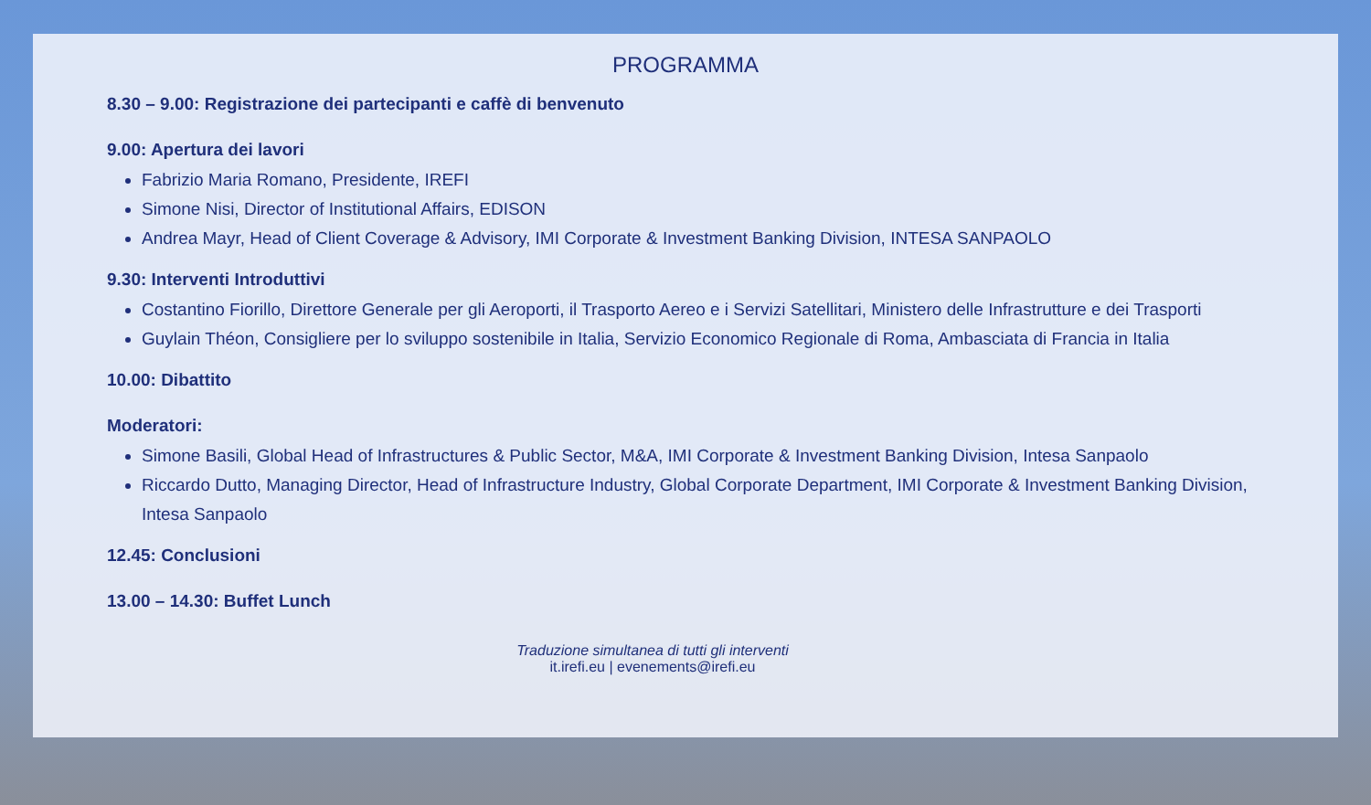PROGRAMMA
8.30 – 9.00: Registrazione dei partecipanti e caffè di benvenuto
9.00: Apertura dei lavori
Fabrizio Maria Romano, Presidente, IREFI
Simone Nisi, Director of Institutional Affairs, EDISON
Andrea Mayr, Head of Client Coverage & Advisory, IMI Corporate & Investment Banking Division, INTESA SANPAOLO
9.30: Interventi Introduttivi
Costantino Fiorillo, Direttore Generale per gli Aeroporti, il Trasporto Aereo e i Servizi Satellitari, Ministero delle Infrastrutture e dei Trasporti
Guylain Théon, Consigliere per lo sviluppo sostenibile in Italia, Servizio Economico Regionale di Roma, Ambasciata di Francia in Italia
10.00: Dibattito
Moderatori:
Simone Basili, Global Head of Infrastructures & Public Sector, M&A, IMI Corporate & Investment Banking Division, Intesa Sanpaolo
Riccardo Dutto, Managing Director, Head of Infrastructure Industry, Global Corporate Department, IMI Corporate & Investment Banking Division, Intesa Sanpaolo
12.45: Conclusioni
13.00 – 14.30: Buffet Lunch
Traduzione simultanea di tutti gli interventi
it.irefi.eu | evenements@irefi.eu